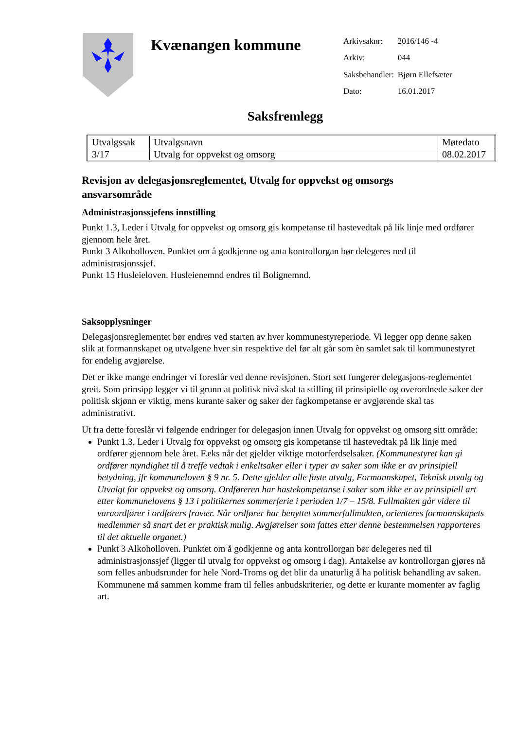Kvænangen kommune
| Arkivsaknr: | 2016/146 -4 |
| Arkiv: | 044 |
| Saksbehandler: | Bjørn Ellefsæter |
| Dato: | 16.01.2017 |
Saksfremlegg
| Utvalgssak | Utvalgsnavn | Møtedato |
| 3/17 | Utvalg for oppvekst og omsorg | 08.02.2017 |
Revisjon av delegasjonsreglementet, Utvalg for oppvekst og omsorgs ansvarsområde
Administrasjonssjefens innstilling
Punkt 1.3, Leder i Utvalg for oppvekst og omsorg gis kompetanse til hastevedtak på lik linje med ordfører gjennom hele året.
Punkt 3 Alkoholloven. Punktet om å godkjenne og anta kontrollorgan bør delegeres ned til administrasjonssjef.
Punkt 15 Husleieloven. Husleienemnd endres til Bolignemnd.
Saksopplysninger
Delegasjonsreglementet bør endres ved starten av hver kommunestyreperiode. Vi legger opp denne saken slik at formannskapet og utvalgene hver sin respektive del før alt går som èn samlet sak til kommunestyret for endelig avgjørelse.
Det er ikke mange endringer vi foreslår ved denne revisjonen. Stort sett fungerer delegasjons-reglementet greit. Som prinsipp legger vi til grunn at politisk nivå skal ta stilling til prinsipielle og overordnede saker der politisk skjønn er viktig, mens kurante saker og saker der fagkompetanse er avgjørende skal tas administrativt.
Ut fra dette foreslår vi følgende endringer for delegasjon innen Utvalg for oppvekst og omsorg sitt område:
Punkt 1.3, Leder i Utvalg for oppvekst og omsorg gis kompetanse til hastevedtak på lik linje med ordfører gjennom hele året. F.eks når det gjelder viktige motorferdselsaker. (Kommunestyret kan gi ordfører myndighet til å treffe vedtak i enkeltsaker eller i typer av saker som ikke er av prinsipiell betydning, jfr kommuneloven § 9 nr. 5. Dette gjelder alle faste utvalg, Formannskapet, Teknisk utvalg og Utvalgt for oppvekst og omsorg. Ordføreren har hastekompetanse i saker som ikke er av prinsipiell art etter kommunelovens § 13 i politikernes sommerferie i perioden 1/7 – 15/8. Fullmakten går videre til varaordfører i ordførers fravær. Når ordfører har benyttet sommerfullmakten, orienteres formannskapets medlemmer så snart det er praktisk mulig. Avgjørelser som fattes etter denne bestemmelsen rapporteres til det aktuelle organet.)
Punkt 3 Alkoholloven. Punktet om å godkjenne og anta kontrollorgan bør delegeres ned til administrasjonssjef (ligger til utvalg for oppvekst og omsorg i dag). Antakelse av kontrollorgan gjøres nå som felles anbudsrunder for hele Nord-Troms og det blir da unaturlig å ha politisk behandling av saken. Kommunene må sammen komme fram til felles anbudskriterier, og dette er kurante momenter av faglig art.